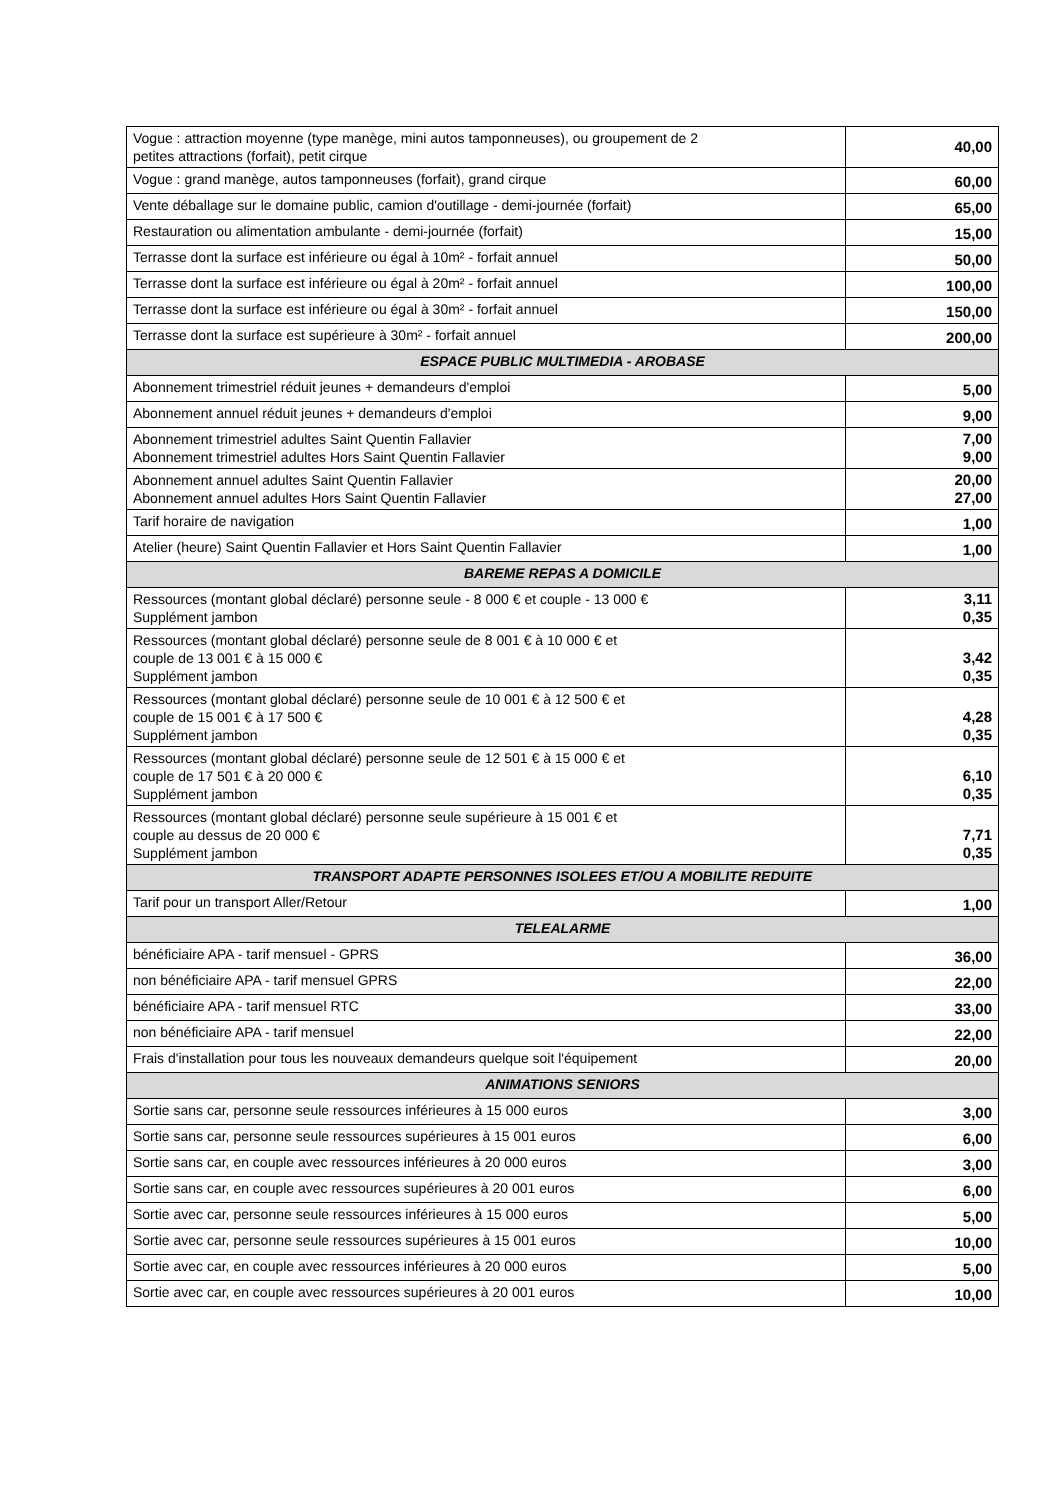| Vogue : attraction moyenne (type manège, mini autos tamponneuses), ou groupement de 2 petites attractions (forfait), petit cirque | 40,00 |
| Vogue : grand manège, autos tamponneuses (forfait), grand cirque | 60,00 |
| Vente déballage sur le domaine public, camion d'outillage - demi-journée (forfait) | 65,00 |
| Restauration ou alimentation ambulante - demi-journée (forfait) | 15,00 |
| Terrasse dont la surface est inférieure ou égal à 10m² - forfait annuel | 50,00 |
| Terrasse dont la surface est inférieure ou égal à 20m² - forfait annuel | 100,00 |
| Terrasse dont la surface est inférieure ou égal à 30m² - forfait annuel | 150,00 |
| Terrasse dont la surface est supérieure à 30m² - forfait annuel | 200,00 |
| ESPACE PUBLIC MULTIMEDIA - AROBASE | |
| Abonnement trimestriel réduit jeunes + demandeurs d'emploi | 5,00 |
| Abonnement annuel réduit jeunes + demandeurs d'emploi | 9,00 |
| Abonnement trimestriel adultes Saint Quentin Fallavier Abonnement trimestriel adultes Hors Saint Quentin Fallavier | 7,00 9,00 |
| Abonnement annuel adultes Saint Quentin Fallavier Abonnement annuel adultes Hors Saint Quentin Fallavier | 20,00 27,00 |
| Tarif horaire de navigation | 1,00 |
| Atelier (heure) Saint Quentin Fallavier et Hors Saint Quentin Fallavier | 1,00 |
| BAREME REPAS A DOMICILE | |
| Ressources (montant global déclaré) personne seule - 8 000 € et couple - 13 000 € Supplément jambon | 3,11 0,35 |
| Ressources (montant global déclaré) personne seule de 8 001 € à 10 000 € et couple de 13 001 € à 15 000 € Supplément jambon | 3,42 0,35 |
| Ressources (montant global déclaré) personne seule de 10 001 € à 12 500 € et couple de 15 001 € à 17 500 € Supplément jambon | 4,28 0,35 |
| Ressources (montant global déclaré) personne seule de 12 501 € à 15 000 € et couple de 17 501 € à 20 000 € Supplément jambon | 6,10 0,35 |
| Ressources (montant global déclaré) personne seule supérieure à 15 001 € et couple au dessus de 20 000 € Supplément jambon | 7,71 0,35 |
| TRANSPORT ADAPTE PERSONNES ISOLEES ET/OU A MOBILITE REDUITE | |
| Tarif pour un transport Aller/Retour | 1,00 |
| TELEALARME | |
| bénéficiaire APA - tarif mensuel - GPRS | 36,00 |
| non bénéficiaire APA - tarif mensuel GPRS | 22,00 |
| bénéficiaire APA - tarif mensuel RTC | 33,00 |
| non bénéficiaire APA - tarif mensuel | 22,00 |
| Frais d'installation pour tous les nouveaux demandeurs quelque soit l'équipement | 20,00 |
| ANIMATIONS SENIORS | |
| Sortie sans car, personne seule ressources inférieures à 15 000 euros | 3,00 |
| Sortie sans car, personne seule ressources supérieures à 15 001 euros | 6,00 |
| Sortie sans car, en couple avec ressources inférieures à 20 000 euros | 3,00 |
| Sortie sans car, en couple avec ressources supérieures à 20 001 euros | 6,00 |
| Sortie avec car, personne seule ressources inférieures à 15 000 euros | 5,00 |
| Sortie avec car, personne seule ressources supérieures à 15 001 euros | 10,00 |
| Sortie avec car, en couple avec ressources inférieures à 20 000 euros | 5,00 |
| Sortie avec car, en couple avec ressources supérieures à 20 001 euros | 10,00 |